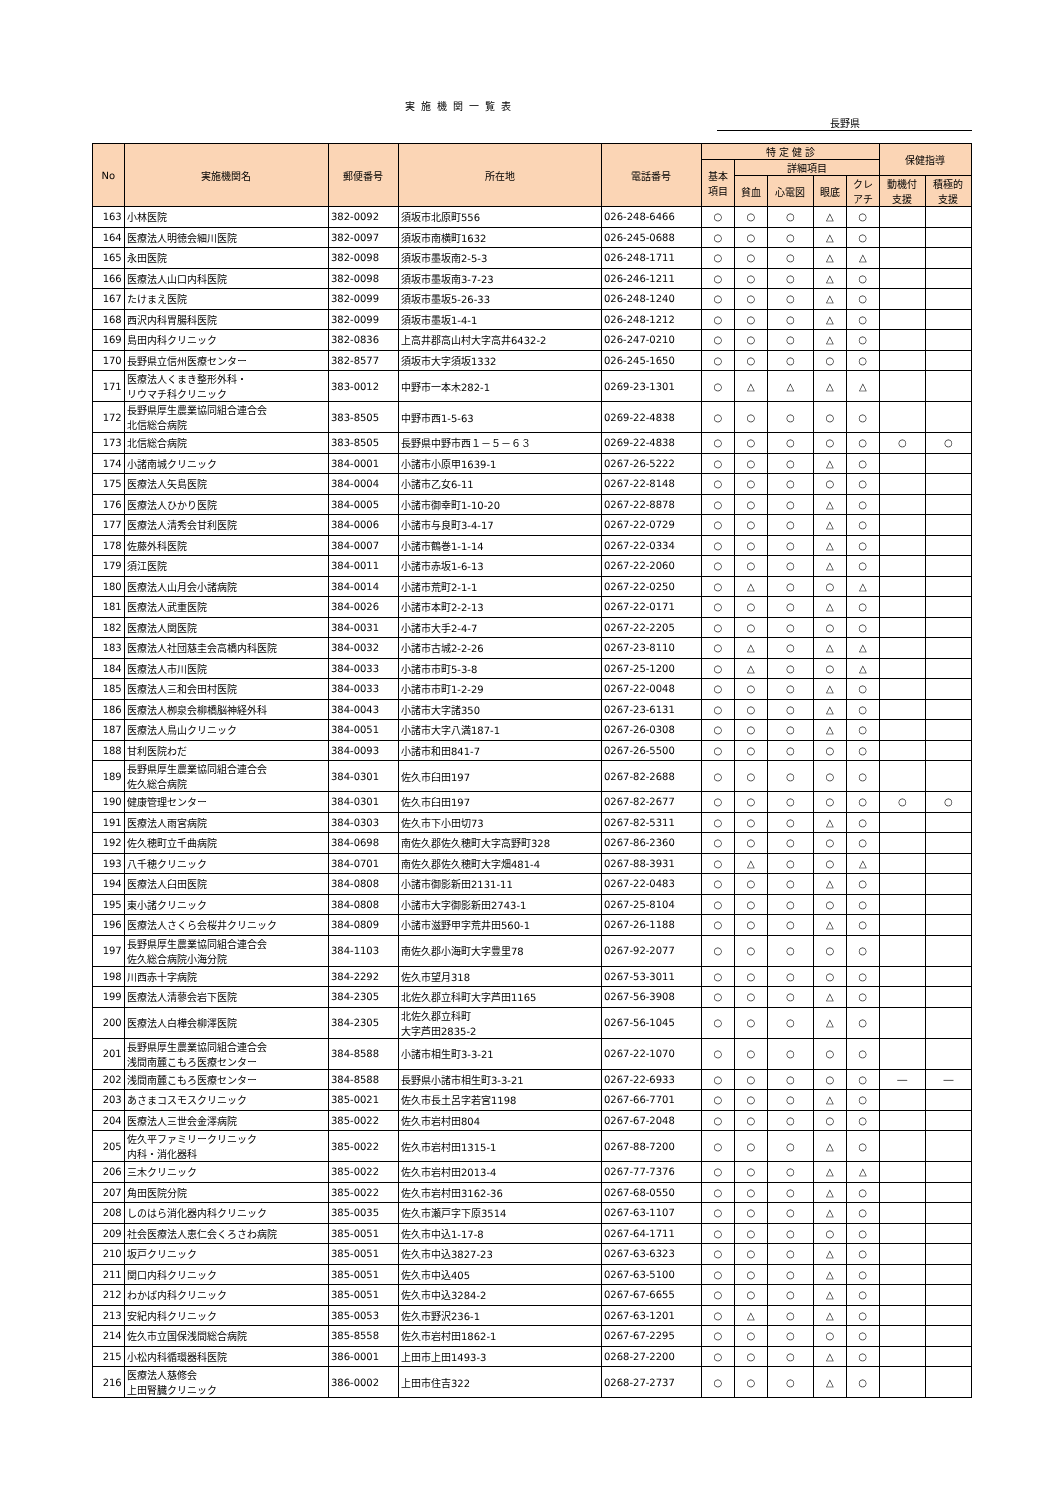実施機関一覧表
長野県
| No | 実施機関名 | 郵便番号 | 所在地 | 電話番号 | 特 定 健 診 | | | | | 保健指導 | |
| --- | --- | --- | --- | --- | --- | --- | --- | --- | --- | --- | --- |
| | | | | | 基本 項目 | 詳細項目 | | | | | |
| | | | | | | 貧血 | 心電図 | 眼底 | クレ アチ | 動機付 支援 | 積極的 支援 |
| 163 | 小林医院 | 382-0092 | 須坂市北原町556 | 026-248-6466 | ○ | ○ | ○ | △ | ○ | | |
| 164 | 医療法人明徳会細川医院 | 382-0097 | 須坂市南横町1632 | 026-245-0688 | ○ | ○ | ○ | △ | ○ | | |
| 165 | 永田医院 | 382-0098 | 須坂市墨坂南2-5-3 | 026-248-1711 | ○ | ○ | ○ | △ | △ | | |
| 166 | 医療法人山口内科医院 | 382-0098 | 須坂市墨坂南3-7-23 | 026-246-1211 | ○ | ○ | ○ | △ | ○ | | |
| 167 | たけまえ医院 | 382-0099 | 須坂市墨坂5-26-33 | 026-248-1240 | ○ | ○ | ○ | △ | ○ | | |
| 168 | 西沢内科胃腸科医院 | 382-0099 | 須坂市墨坂1-4-1 | 026-248-1212 | ○ | ○ | ○ | △ | ○ | | |
| 169 | 島田内科クリニック | 382-0836 | 上高井郡高山村大字高井6432-2 | 026-247-0210 | ○ | ○ | ○ | △ | ○ | | |
| 170 | 長野県立信州医療センター | 382-8577 | 須坂市大字須坂1332 | 026-245-1650 | ○ | ○ | ○ | ○ | ○ | | |
| 171 | 医療法人くまき整形外科・ リウマチ科クリニック | 383-0012 | 中野市一本木282-1 | 0269-23-1301 | ○ | △ | △ | △ | △ | | |
| 172 | 長野県厚生農業協同組合連合会 北信総合病院 | 383-8505 | 中野市西1-5-63 | 0269-22-4838 | ○ | ○ | ○ | ○ | ○ | | |
| 173 | 北信総合病院 | 383-8505 | 長野県中野市西１－５－６３ | 0269-22-4838 | ○ | ○ | ○ | ○ | ○ | ○ | ○ |
| 174 | 小諸南城クリニック | 384-0001 | 小諸市小原甲1639-1 | 0267-26-5222 | ○ | ○ | ○ | △ | ○ | | |
| 175 | 医療法人矢島医院 | 384-0004 | 小諸市乙女6-11 | 0267-22-8148 | ○ | ○ | ○ | ○ | ○ | | |
| 176 | 医療法人ひかり医院 | 384-0005 | 小諸市御幸町1-10-20 | 0267-22-8878 | ○ | ○ | ○ | △ | ○ | | |
| 177 | 医療法人清秀会甘利医院 | 384-0006 | 小諸市与良町3-4-17 | 0267-22-0729 | ○ | ○ | ○ | △ | ○ | | |
| 178 | 佐藤外科医院 | 384-0007 | 小諸市鶴巻1-1-14 | 0267-22-0334 | ○ | ○ | ○ | △ | ○ | | |
| 179 | 須江医院 | 384-0011 | 小諸市赤坂1-6-13 | 0267-22-2060 | ○ | ○ | ○ | △ | ○ | | |
| 180 | 医療法人山月会小諸病院 | 384-0014 | 小諸市荒町2-1-1 | 0267-22-0250 | ○ | △ | ○ | ○ | △ | | |
| 181 | 医療法人武重医院 | 384-0026 | 小諸市本町2-2-13 | 0267-22-0171 | ○ | ○ | ○ | △ | ○ | | |
| 182 | 医療法人関医院 | 384-0031 | 小諸市大手2-4-7 | 0267-22-2205 | ○ | ○ | ○ | ○ | ○ | | |
| 183 | 医療法人社団慈圭会高橋内科医院 | 384-0032 | 小諸市古城2-2-26 | 0267-23-8110 | ○ | △ | ○ | △ | △ | | |
| 184 | 医療法人市川医院 | 384-0033 | 小諸市市町5-3-8 | 0267-25-1200 | ○ | △ | ○ | ○ | △ | | |
| 185 | 医療法人三和会田村医院 | 384-0033 | 小諸市市町1-2-29 | 0267-22-0048 | ○ | ○ | ○ | △ | ○ | | |
| 186 | 医療法人栁泉会柳橋脳神経外科 | 384-0043 | 小諸市大字諸350 | 0267-23-6131 | ○ | ○ | ○ | △ | ○ | | |
| 187 | 医療法人鳥山クリニック | 384-0051 | 小諸市大字八満187-1 | 0267-26-0308 | ○ | ○ | ○ | △ | ○ | | |
| 188 | 甘利医院わだ | 384-0093 | 小諸市和田841-7 | 0267-26-5500 | ○ | ○ | ○ | ○ | ○ | | |
| 189 | 長野県厚生農業協同組合連合会 佐久総合病院 | 384-0301 | 佐久市臼田197 | 0267-82-2688 | ○ | ○ | ○ | ○ | ○ | | |
| 190 | 健康管理センター | 384-0301 | 佐久市臼田197 | 0267-82-2677 | ○ | ○ | ○ | ○ | ○ | ○ | ○ |
| 191 | 医療法人雨宮病院 | 384-0303 | 佐久市下小田切73 | 0267-82-5311 | ○ | ○ | ○ | △ | ○ | | |
| 192 | 佐久穂町立千曲病院 | 384-0698 | 南佐久郡佐久穂町大字高野町328 | 0267-86-2360 | ○ | ○ | ○ | ○ | ○ | | |
| 193 | 八千穂クリニック | 384-0701 | 南佐久郡佐久穂町大字畑481-4 | 0267-88-3931 | ○ | △ | ○ | ○ | △ | | |
| 194 | 医療法人臼田医院 | 384-0808 | 小諸市御影新田2131-11 | 0267-22-0483 | ○ | ○ | ○ | △ | ○ | | |
| 195 | 東小諸クリニック | 384-0808 | 小諸市大字御影新田2743-1 | 0267-25-8104 | ○ | ○ | ○ | ○ | ○ | | |
| 196 | 医療法人さくら会桜井クリニック | 384-0809 | 小諸市滋野甲字荒井田560-1 | 0267-26-1188 | ○ | ○ | ○ | △ | ○ | | |
| 197 | 長野県厚生農業協同組合連合会 佐久総合病院小海分院 | 384-1103 | 南佐久郡小海町大字豊里78 | 0267-92-2077 | ○ | ○ | ○ | ○ | ○ | | |
| 198 | 川西赤十字病院 | 384-2292 | 佐久市望月318 | 0267-53-3011 | ○ | ○ | ○ | ○ | ○ | | |
| 199 | 医療法人清蓼会岩下医院 | 384-2305 | 北佐久郡立科町大字芦田1165 | 0267-56-3908 | ○ | ○ | ○ | △ | ○ | | |
| 200 | 医療法人白樺会柳澤医院 | 384-2305 | 北佐久郡立科町 大字芦田2835-2 | 0267-56-1045 | ○ | ○ | ○ | △ | ○ | | |
| 201 | 長野県厚生農業協同組合連合会 浅間南麓こもろ医療センター | 384-8588 | 小諸市相生町3-3-21 | 0267-22-1070 | ○ | ○ | ○ | ○ | ○ | | |
| 202 | 浅間南麓こもろ医療センター | 384-8588 | 長野県小諸市相生町3-3-21 | 0267-22-6933 | ○ | ○ | ○ | ○ | ○ | ― | ― |
| 203 | あさまコスモスクリニック | 385-0021 | 佐久市長土呂字若宮1198 | 0267-66-7701 | ○ | ○ | ○ | △ | ○ | | |
| 204 | 医療法人三世会金澤病院 | 385-0022 | 佐久市岩村田804 | 0267-67-2048 | ○ | ○ | ○ | ○ | ○ | | |
| 205 | 佐久平ファミリークリニック 内科・消化器科 | 385-0022 | 佐久市岩村田1315-1 | 0267-88-7200 | ○ | ○ | ○ | △ | ○ | | |
| 206 | 三木クリニック | 385-0022 | 佐久市岩村田2013-4 | 0267-77-7376 | ○ | ○ | ○ | △ | △ | | |
| 207 | 角田医院分院 | 385-0022 | 佐久市岩村田3162-36 | 0267-68-0550 | ○ | ○ | ○ | △ | ○ | | |
| 208 | しのはら消化器内科クリニック | 385-0035 | 佐久市瀬戸字下原3514 | 0267-63-1107 | ○ | ○ | ○ | △ | ○ | | |
| 209 | 社会医療法人恵仁会くろさわ病院 | 385-0051 | 佐久市中込1-17-8 | 0267-64-1711 | ○ | ○ | ○ | ○ | ○ | | |
| 210 | 坂戸クリニック | 385-0051 | 佐久市中込3827-23 | 0267-63-6323 | ○ | ○ | ○ | △ | ○ | | |
| 211 | 関口内科クリニック | 385-0051 | 佐久市中込405 | 0267-63-5100 | ○ | ○ | ○ | △ | ○ | | |
| 212 | わかば内科クリニック | 385-0051 | 佐久市中込3284-2 | 0267-67-6655 | ○ | ○ | ○ | △ | ○ | | |
| 213 | 安紀内科クリニック | 385-0053 | 佐久市野沢236-1 | 0267-63-1201 | ○ | △ | ○ | △ | ○ | | |
| 214 | 佐久市立国保浅間総合病院 | 385-8558 | 佐久市岩村田1862-1 | 0267-67-2295 | ○ | ○ | ○ | ○ | ○ | | |
| 215 | 小松内科循環器科医院 | 386-0001 | 上田市上田1493-3 | 0268-27-2200 | ○ | ○ | ○ | △ | ○ | | |
| 216 | 医療法人慈修会 上田腎臓クリニック | 386-0002 | 上田市住吉322 | 0268-27-2737 | ○ | ○ | ○ | △ | ○ | | |